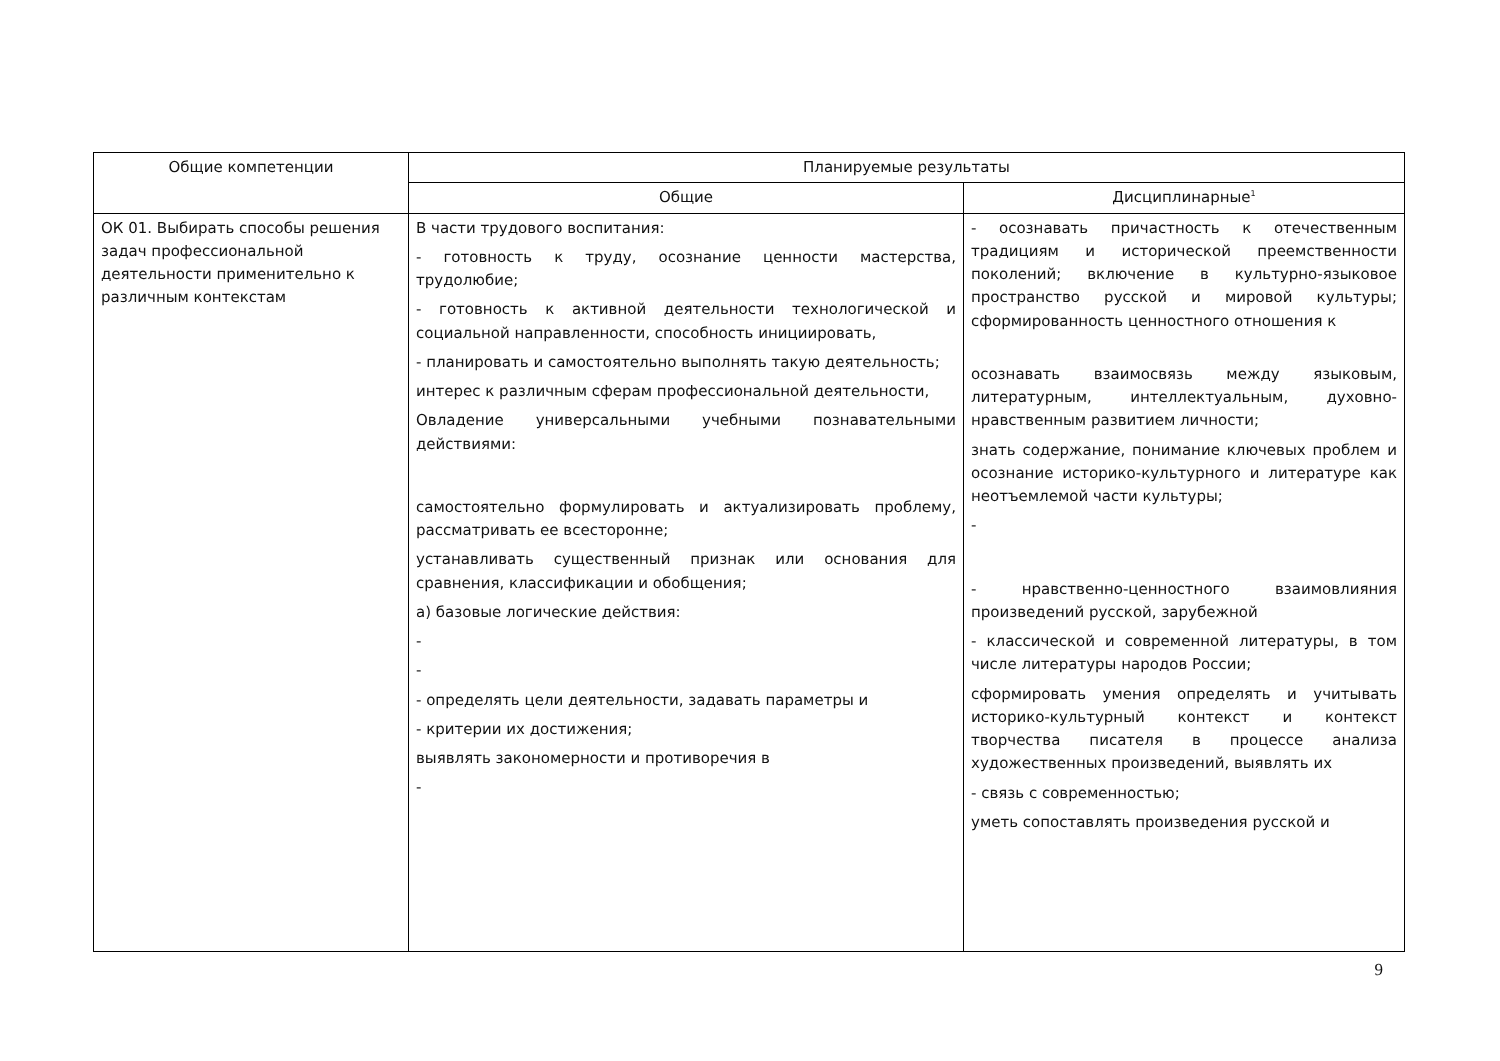| Общие компетенции | Планируемые результаты | |
| --- | --- | --- |
| | Общие | Дисциплинарные<sup>1</sup> |
| ОК 01. Выбирать способы решения задач профессиональной деятельности применительно к различным контекстам | В части трудового воспитания: - готовность к труду, осознание ценности мастерства, трудолюбие; - готовность к активной деятельности технологической и социальной направленности, способность инициировать, - планировать и самостоятельно выполнять такую деятельность; интерес к различным сферам профессиональной деятельности, Овладение универсальными учебными познавательными действиями: самостоятельно формулировать и актуализировать проблему, рассматривать ее всесторонне; устанавливать существенный признак или основания для сравнения, классификации и обобщения; а) базовые логические действия: - - - определять цели деятельности, задавать параметры и - критерии их достижения; выявлять закономерности и противоречия в - | - осознавать причастность к отечественным традициям и исторической преемственности поколений; включение в культурно-языковое пространство русской и мировой культуры; сформированность ценностного отношения к осознавать взаимосвязь между языковым, литературным, интеллектуальным, духовно-нравственным развитием личности; знать содержание, понимание ключевых проблем и осознание историко-культурного и литературе как неотъемлемой части культуры; - - нравственно-ценностного взаимовлияния произведений русской, зарубежной - классической и современной литературы, в том числе литературы народов России; сформировать умения определять и учитывать историко-культурный контекст и контекст творчества писателя в процессе анализа художественных произведений, выявлять их - связь с современностью; уметь сопоставлять произведения русской и |
9